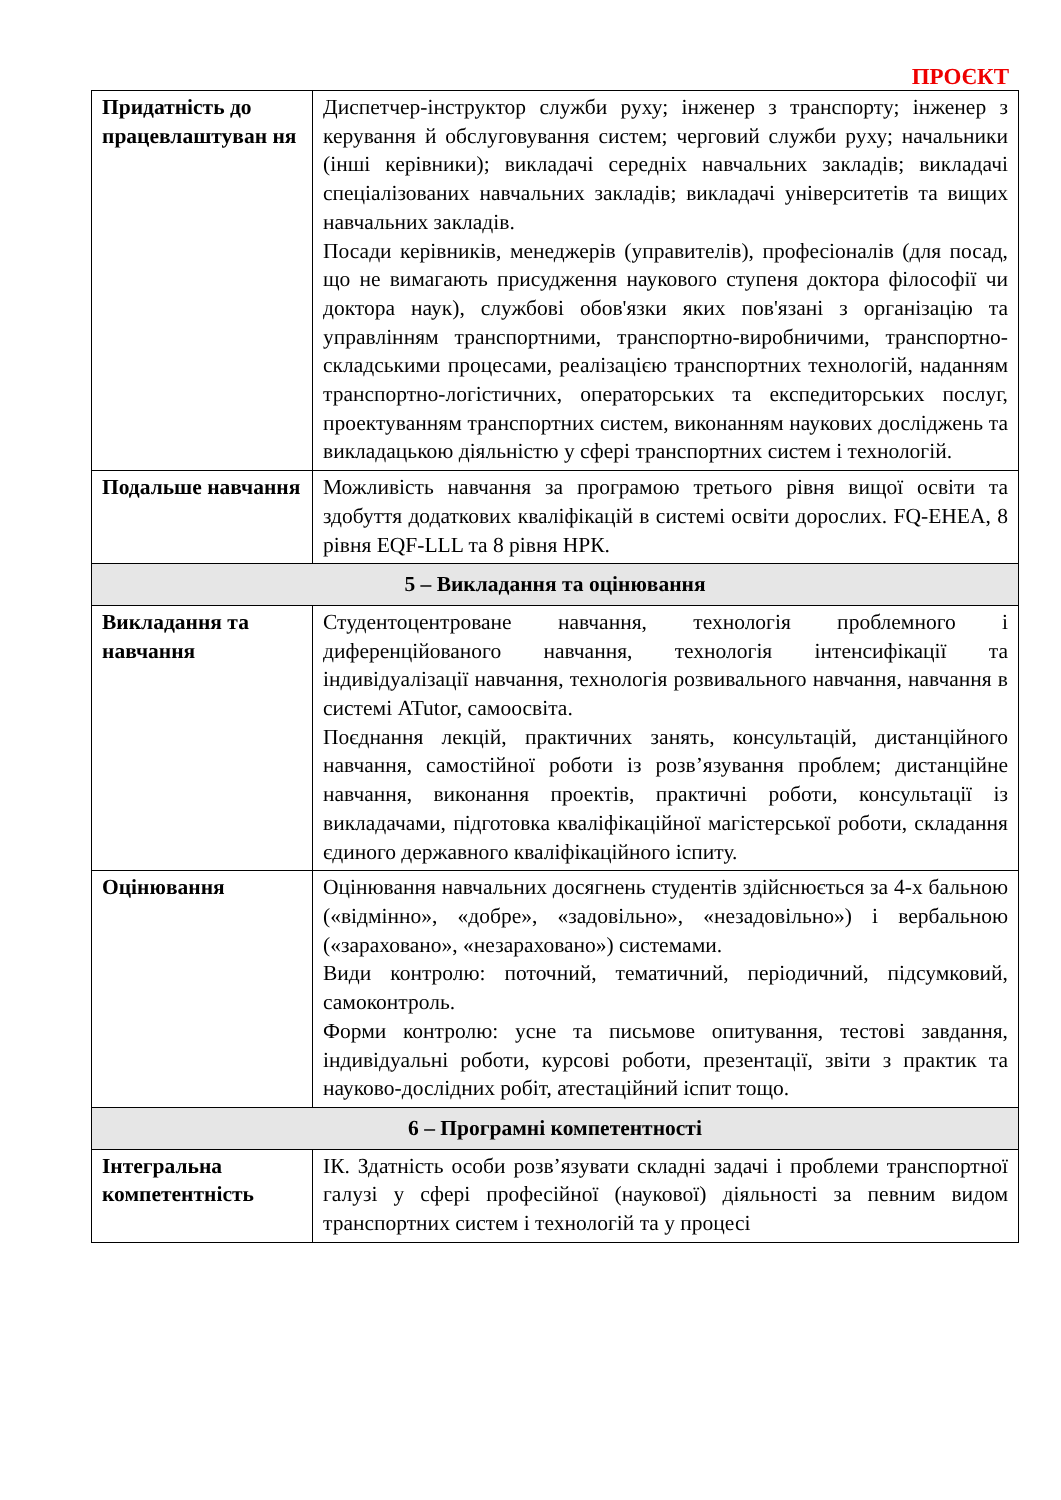ПРОЄКТ
| Придатність до працевлаштуван ня | Диспетчер-інструктор служби руху; інженер з транспорту; інженер з керування й обслуговування систем; черговий служби руху; начальники (інші керівники); викладачі середніх навчальних закладів; викладачі спеціалізованих навчальних закладів; викладачі університетів та вищих навчальних закладів. Посади керівників, менеджерів (управителів), професіоналів (для посад, що не вимагають присудження наукового ступеня доктора філософії чи доктора наук), службові обов'язки яких пов'язані з організацію та управлінням транспортними, транспортно-виробничими, транспортно-складськими процесами, реалізацією транспортних технологій, наданням транспортно-логістичних, операторських та експедиторських послуг, проектуванням транспортних систем, виконанням наукових досліджень та викладацькою діяльністю у сфері транспортних систем і технологій. |
| Подальше навчання | Можливість навчання за програмою третього рівня вищої освіти та здобуття додаткових кваліфікацій в системі освіти дорослих. FQ-EHEA, 8 рівня EQF-LLL та 8 рівня НРК. |
| 5 – Викладання та оцінювання | |
| Викладання та навчання | Студентоцентроване навчання, технологія проблемного і диференційованого навчання, технологія інтенсифікації та індивідуалізації навчання, технологія розвивального навчання, навчання в системі ATutor, самоосвіта. Поєднання лекцій, практичних занять, консультацій, дистанційного навчання, самостійної роботи із розв’язування проблем; дистанційне навчання, виконання проектів, практичні роботи, консультації із викладачами, підготовка кваліфікаційної магістерської роботи, складання єдиного державного кваліфікаційного іспиту. |
| Оцінювання | Оцінювання навчальних досягнень студентів здійснюється за 4-х бальною («відмінно», «добре», «задовільно», «незадовільно») і вербальною («зараховано», «незараховано») системами. Види контролю: поточний, тематичний, періодичний, підсумковий, самоконтроль. Форми контролю: усне та письмове опитування, тестові завдання, індивідуальні роботи, курсові роботи, презентації, звіти з практик та науково-дослідних робіт, атестаційний іспит тощо. |
| 6 – Програмні компетентності | |
| Інтегральна компетентність | ІК. Здатність особи розв’язувати складні задачі і проблеми транспортної галузі у сфері професійної (наукової) діяльності за певним видом транспортних систем і технологій та у процесі |